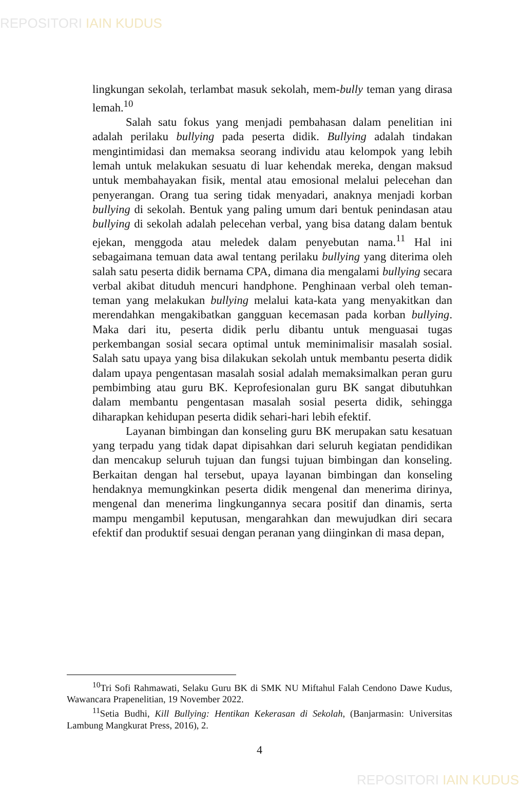REPOSITORI IAIN KUDUS
lingkungan sekolah, terlambat masuk sekolah, mem-bully teman yang dirasa lemah.<sup>10</sup>
Salah satu fokus yang menjadi pembahasan dalam penelitian ini adalah perilaku bullying pada peserta didik. Bullying adalah tindakan mengintimidasi dan memaksa seorang individu atau kelompok yang lebih lemah untuk melakukan sesuatu di luar kehendak mereka, dengan maksud untuk membahayakan fisik, mental atau emosional melalui pelecehan dan penyerangan. Orang tua sering tidak menyadari, anaknya menjadi korban bullying di sekolah. Bentuk yang paling umum dari bentuk penindasan atau bullying di sekolah adalah pelecehan verbal, yang bisa datang dalam bentuk ejekan, menggoda atau meledek dalam penyebutan nama.<sup>11</sup> Hal ini sebagaimana temuan data awal tentang perilaku bullying yang diterima oleh salah satu peserta didik bernama CPA, dimana dia mengalami bullying secara verbal akibat dituduh mencuri handphone. Penghinaan verbal oleh teman-teman yang melakukan bullying melalui kata-kata yang menyakitkan dan merendahkan mengakibatkan gangguan kecemasan pada korban bullying. Maka dari itu, peserta didik perlu dibantu untuk menguasai tugas perkembangan sosial secara optimal untuk meminimalisir masalah sosial. Salah satu upaya yang bisa dilakukan sekolah untuk membantu peserta didik dalam upaya pengentasan masalah sosial adalah memaksimalkan peran guru pembimbing atau guru BK. Keprofesionalan guru BK sangat dibutuhkan dalam membantu pengentasan masalah sosial peserta didik, sehingga diharapkan kehidupan peserta didik sehari-hari lebih efektif.
Layanan bimbingan dan konseling guru BK merupakan satu kesatuan yang terpadu yang tidak dapat dipisahkan dari seluruh kegiatan pendidikan dan mencakup seluruh tujuan dan fungsi tujuan bimbingan dan konseling. Berkaitan dengan hal tersebut, upaya layanan bimbingan dan konseling hendaknya memungkinkan peserta didik mengenal dan menerima dirinya, mengenal dan menerima lingkungannya secara positif dan dinamis, serta mampu mengambil keputusan, mengarahkan dan mewujudkan diri secara efektif dan produktif sesuai dengan peranan yang diinginkan di masa depan,
<sup>10</sup> Tri Sofi Rahmawati, Selaku Guru BK di SMK NU Miftahul Falah Cendono Dawe Kudus, Wawancara Prapenelitian, 19 November 2022.
<sup>11</sup> Setia Budhi, Kill Bullying: Hentikan Kekerasan di Sekolah, (Banjarmasin: Universitas Lambung Mangkurat Press, 2016), 2.
4
REPOSITORI IAIN KUDUS